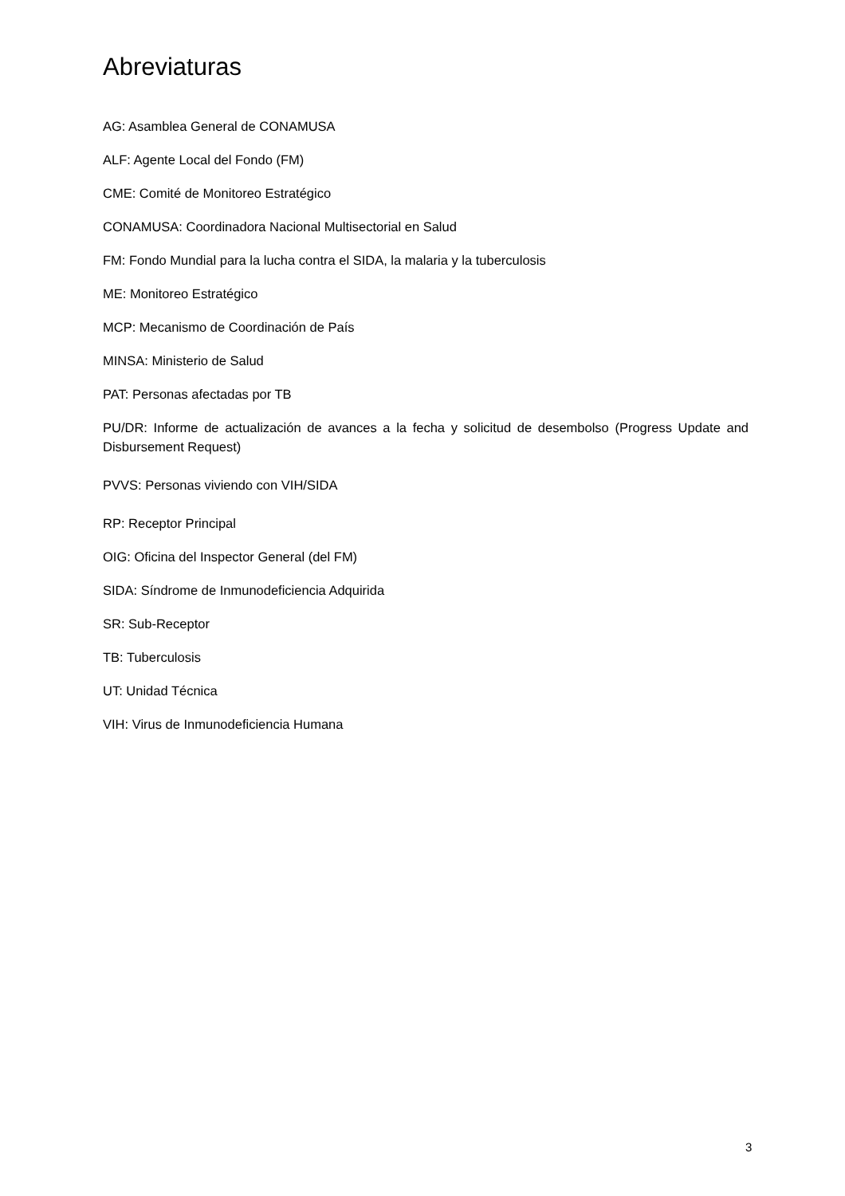Abreviaturas
AG: Asamblea General de CONAMUSA
ALF: Agente Local del Fondo (FM)
CME: Comité de Monitoreo Estratégico
CONAMUSA: Coordinadora Nacional Multisectorial en Salud
FM: Fondo Mundial para la lucha contra el SIDA, la malaria y la tuberculosis
ME: Monitoreo Estratégico
MCP: Mecanismo de Coordinación de País
MINSA: Ministerio de Salud
PAT: Personas afectadas por TB
PU/DR: Informe de actualización de avances a la fecha y solicitud de desembolso (Progress Update and Disbursement Request)
PVVS: Personas viviendo con VIH/SIDA
RP: Receptor Principal
OIG: Oficina del Inspector General (del FM)
SIDA: Síndrome de Inmunodeficiencia Adquirida
SR: Sub-Receptor
TB: Tuberculosis
UT: Unidad Técnica
VIH: Virus de Inmunodeficiencia Humana
3